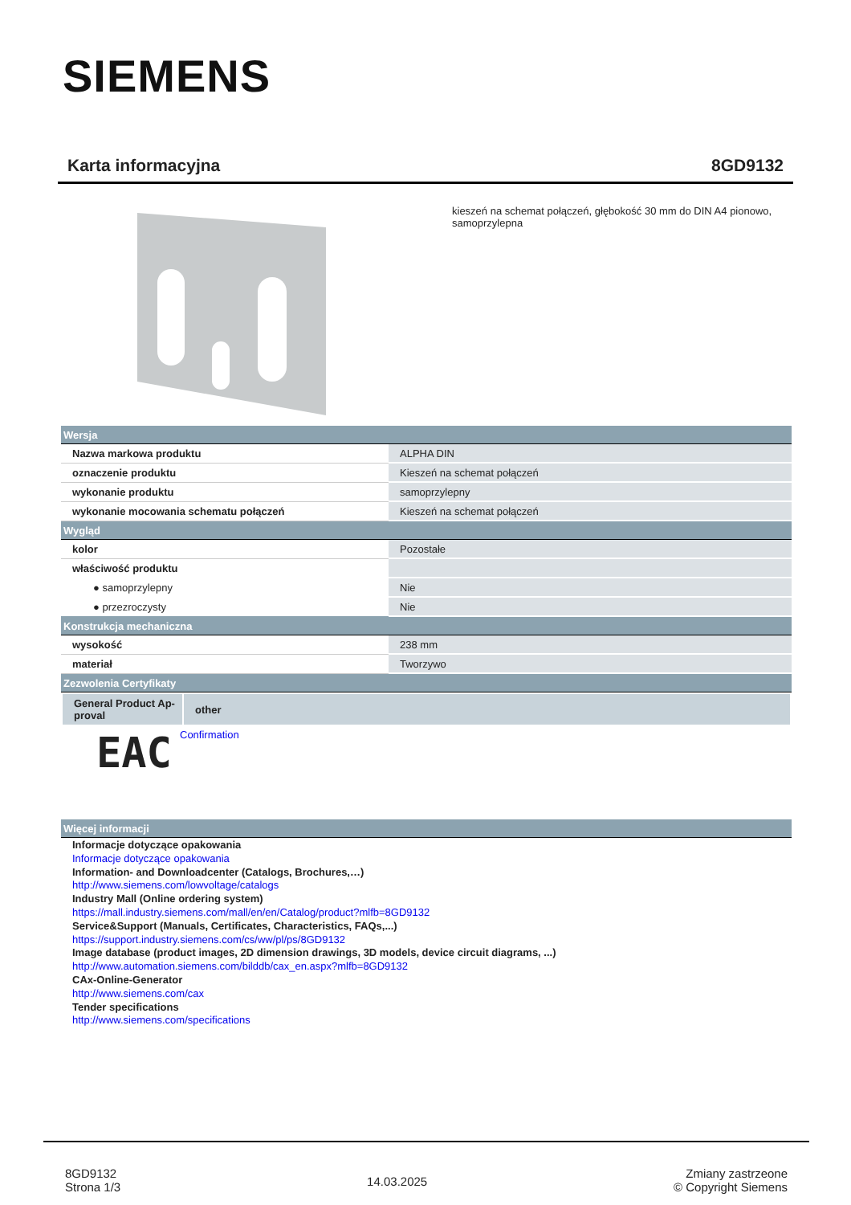SIEMENS
Karta informacyjna 8GD9132
kieszeń na schemat połączeń, głębokość 30 mm do DIN A4 pionowo,
samoprzylepna
| Wersja | |
| Nazwa markowa produktu | ALPHA DIN |
| oznaczenie produktu | Kieszeń na schemat połączeń |
| wykonanie produktu | samoprzylepny |
| wykonanie mocowania schematu połączeń | Kieszeń na schemat połączeń |
| Wygląd | |
| kolor | Pozostałe |
| właściwość produktu | |
| ● samoprzylepny | Nie |
| ● przezroczysty | Nie |
| Konstrukcja mechaniczna | |
| wysokość | 238 mm |
| materiał | Tworzywo |
| Zezwolenia Certyfikaty | |
| General Product Ap- proval other | |
| EAC | Confirmation |
| Więcej informacji | |
Informacje dotyczące opakowania
Informacje dotyczące opakowania
Information- and Downloadcenter (Catalogs, Brochures,…)
http://www.siemens.com/lowvoltage/catalogs
Industry Mall (Online ordering system)
https://mall.industry.siemens.com/mall/en/en/Catalog/product?mlfb=8GD9132
Service&Support (Manuals, Certificates, Characteristics, FAQs,...)
https://support.industry.siemens.com/cs/ww/pl/ps/8GD9132
Image database (product images, 2D dimension drawings, 3D models, device circuit diagrams, ...)
http://www.automation.siemens.com/bilddb/cax_en.aspx?mlfb=8GD9132
CAx-Online-Generator
http://www.siemens.com/cax
Tender specifications
http://www.siemens.com/specifications
8GD9132
Strona 1/3
14.03.2025
Zmiany zastrzeone
© Copyright Siemens